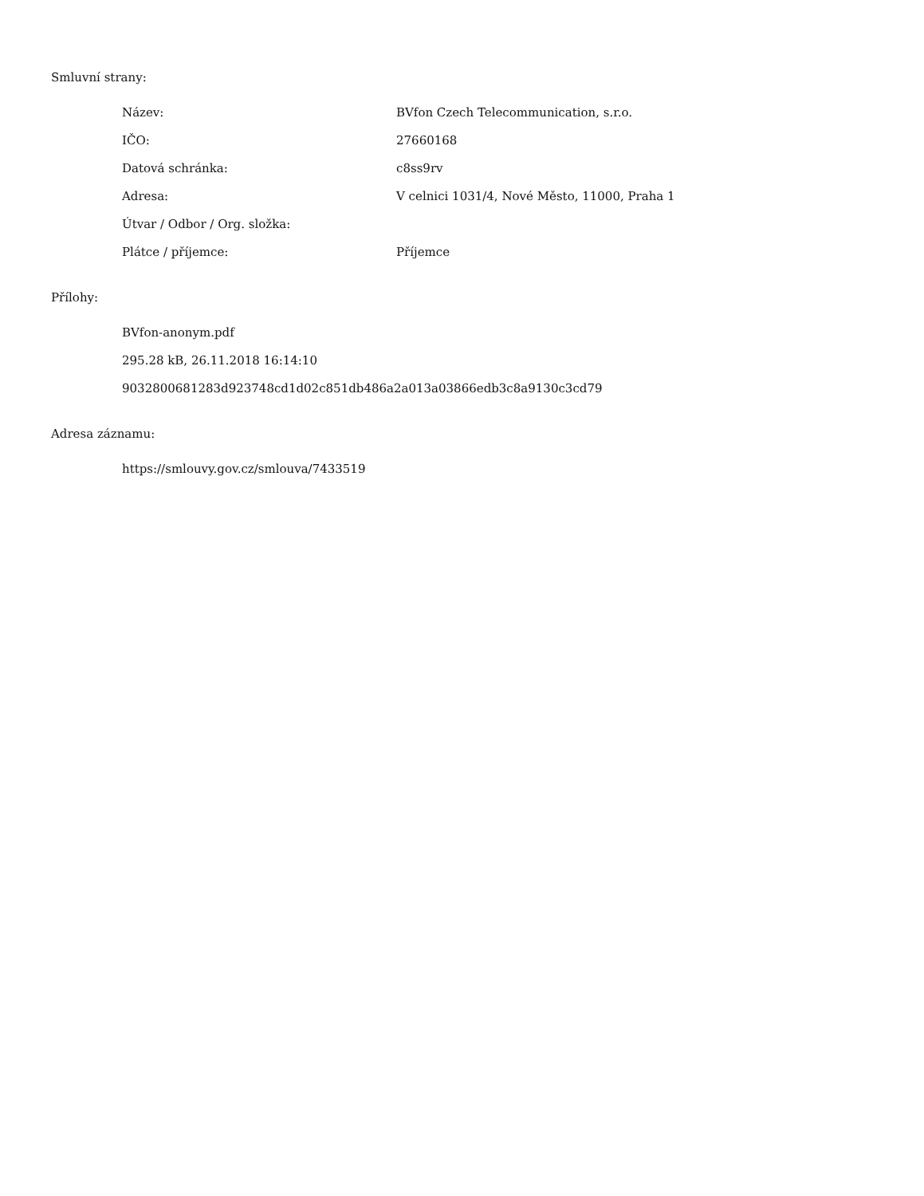Smluvní strany:
| Název: | BVfon Czech Telecommunication, s.r.o. |
| IČO: | 27660168 |
| Datová schránka: | c8ss9rv |
| Adresa: | V celnici 1031/4, Nové Město, 11000, Praha 1 |
| Útvar / Odbor / Org. složka: | |
| Plátce / příjemce: | Příjemce |
Přílohy:
BVfon-anonym.pdf
295.28 kB, 26.11.2018 16:14:10
9032800681283d923748cd1d02c851db486a2a013a03866edb3c8a9130c3cd79
Adresa záznamu:
https://smlouvy.gov.cz/smlouva/7433519